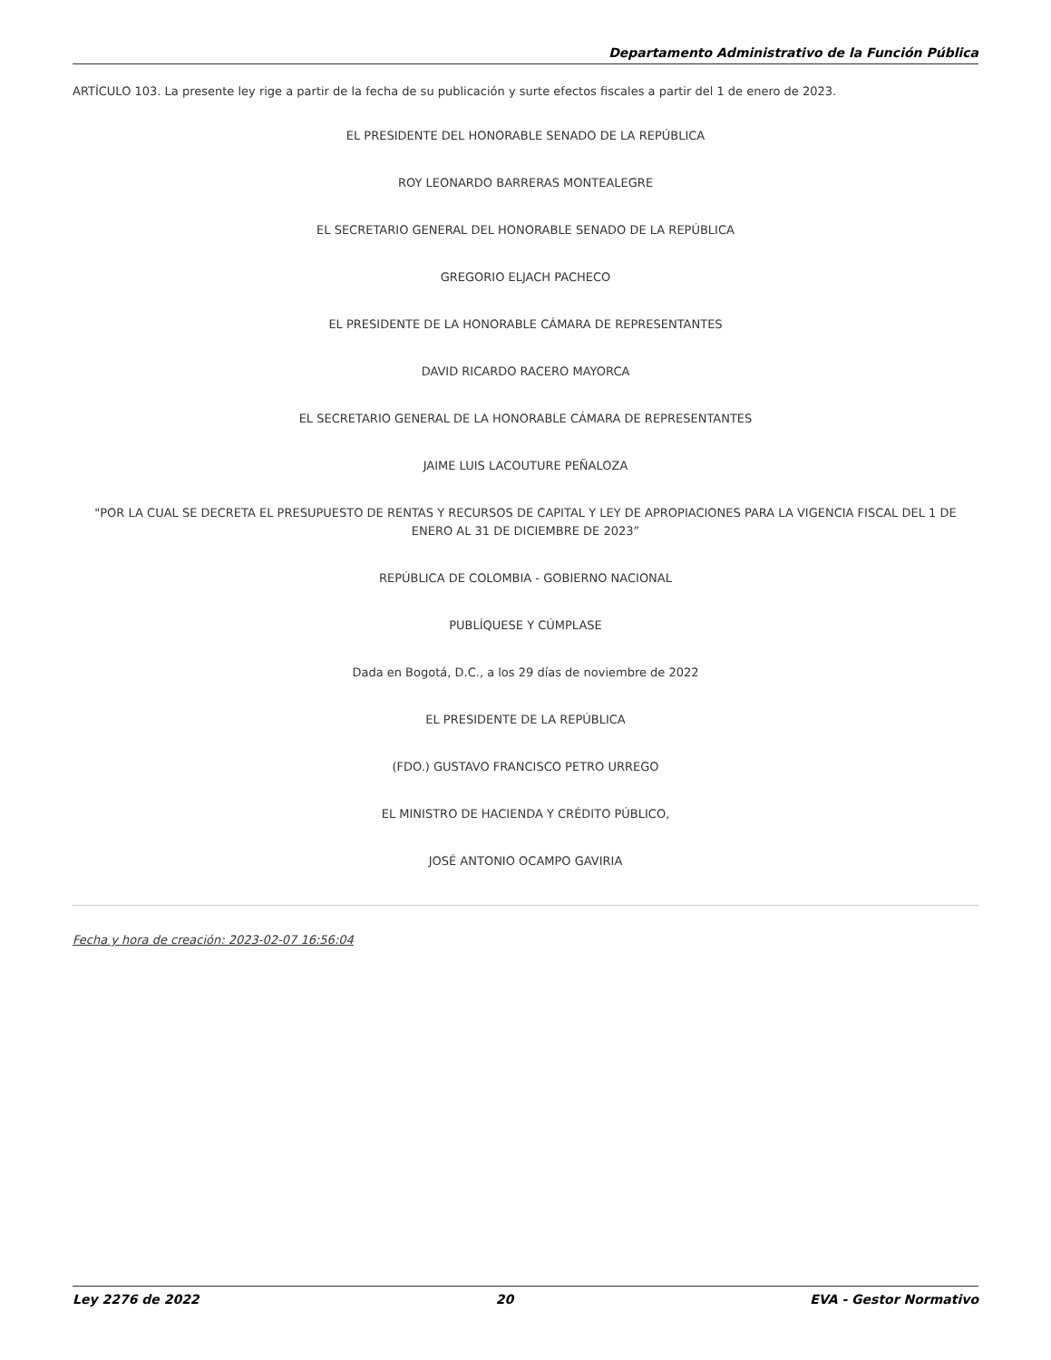Departamento Administrativo de la Función Pública
ARTÍCULO 103. La presente ley rige a partir de la fecha de su publicación y surte efectos fiscales a partir del 1 de enero de 2023.
EL PRESIDENTE DEL HONORABLE SENADO DE LA REPÚBLICA
ROY LEONARDO BARRERAS MONTEALEGRE
EL SECRETARIO GENERAL DEL HONORABLE SENADO DE LA REPÚBLICA
GREGORIO ELJACH PACHECO
EL PRESIDENTE DE LA HONORABLE CÁMARA DE REPRESENTANTES
DAVID RICARDO RACERO MAYORCA
EL SECRETARIO GENERAL DE LA HONORABLE CÁMARA DE REPRESENTANTES
JAIME LUIS LACOUTURE PEÑALOZA
"POR LA CUAL SE DECRETA EL PRESUPUESTO DE RENTAS Y RECURSOS DE CAPITAL Y LEY DE APROPIACIONES PARA LA VIGENCIA FISCAL DEL 1 DE ENERO AL 31 DE DICIEMBRE DE 2023”
REPÚBLICA DE COLOMBIA - GOBIERNO NACIONAL
PUBLÍQUESE Y CÚMPLASE
Dada en Bogotá, D.C., a los 29 días de noviembre de 2022
EL PRESIDENTE DE LA REPÚBLICA
(FDO.) GUSTAVO FRANCISCO PETRO URREGO
EL MINISTRO DE HACIENDA Y CRÉDITO PÚBLICO,
JOSÉ ANTONIO OCAMPO GAVIRIA
Fecha y hora de creación: 2023-02-07 16:56:04
Ley 2276 de 2022 20 EVA - Gestor Normativo